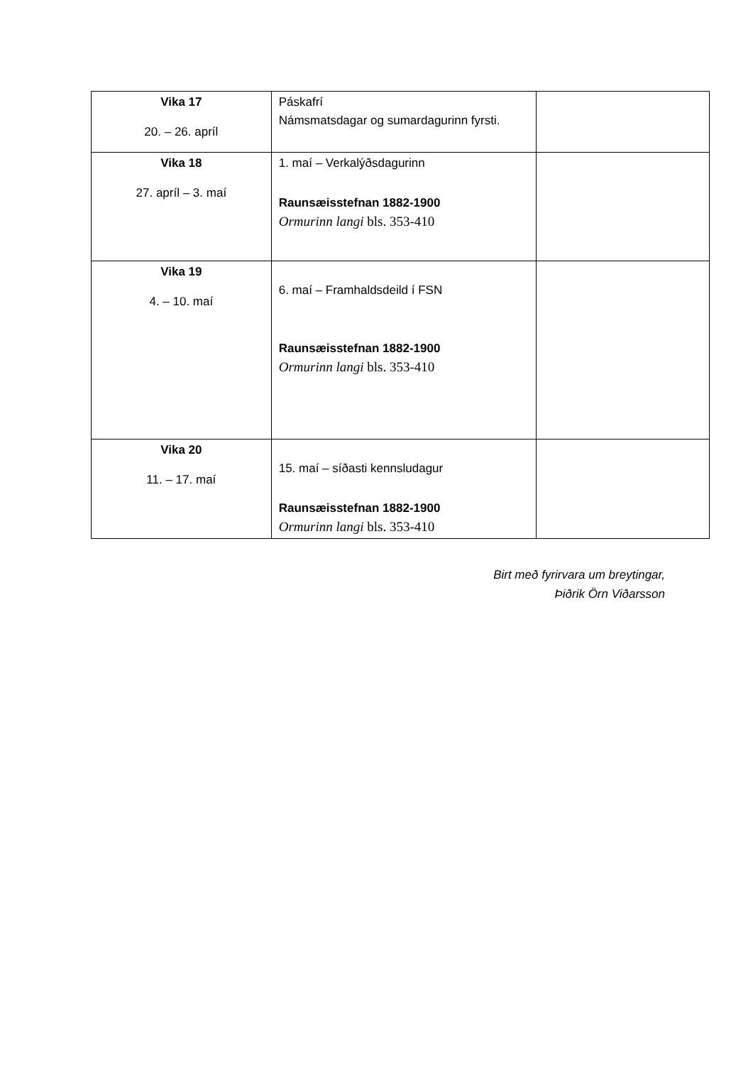| Vika 17 20. – 26. apríl | Páskafrí Námsmatsdagar og sumardagurinn fyrsti. | |
| Vika 18 27. apríl – 3. maí | 1. maí – Verkalýðsdagurinn Raunsæisstefnan 1882-1900 Ormurinn langi bls. 353-410 | |
| Vika 19 4. – 10. maí | 6. maí – Framhaldsdeild í FSN Raunsæisstefnan 1882-1900 Ormurinn langi bls. 353-410 | |
| Vika 20 11. – 17. maí | 15. maí – síðasti kennsludagur Raunsæisstefnan 1882-1900 Ormurinn langi bls. 353-410 | |
Birt með fyrirvara um breytingar,
Þiðrik Örn Viðarsson